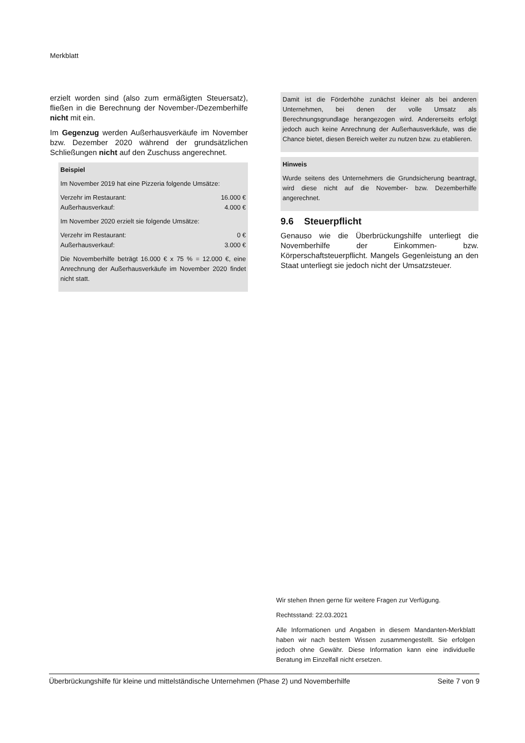Merkblatt
erzielt worden sind (also zum ermäßigten Steuersatz), fließen in die Berechnung der November-/Dezemberhilfe nicht mit ein.
Im Gegenzug werden Außerhausverkäufe im November bzw. Dezember 2020 während der grundsätzlichen Schließungen nicht auf den Zuschuss angerechnet.
Beispiel
Im November 2019 hat eine Pizzeria folgende Umsätze:
Verzehr im Restaurant: 16.000 €
Außerhausverkauf: 4.000 €
Im November 2020 erzielt sie folgende Umsätze:
Verzehr im Restaurant: 0 €
Außerhausverkauf: 3.000 €
Die Novemberhilfe beträgt 16.000 € x 75 % = 12.000 €, eine Anrechnung der Außerhausverkäufe im November 2020 findet nicht statt.
Damit ist die Förderhöhe zunächst kleiner als bei anderen Unternehmen, bei denen der volle Umsatz als Berechnungsgrundlage herangezogen wird. Andererseits erfolgt jedoch auch keine Anrechnung der Außerhausverkäufe, was die Chance bietet, diesen Bereich weiter zu nutzen bzw. zu etablieren.
Hinweis
Wurde seitens des Unternehmers die Grundsicherung beantragt, wird diese nicht auf die November- bzw. Dezemberhilfe angerechnet.
9.6 Steuerpflicht
Genauso wie die Überbrückungshilfe unterliegt die Novemberhilfe der Einkommen- bzw. Körperschaftsteuerpflicht. Mangels Gegenleistung an den Staat unterliegt sie jedoch nicht der Umsatzsteuer.
Wir stehen Ihnen gerne für weitere Fragen zur Verfügung.
Rechtsstand: 22.03.2021
Alle Informationen und Angaben in diesem Mandanten-Merkblatt haben wir nach bestem Wissen zusammengestellt. Sie erfolgen jedoch ohne Gewähr. Diese Information kann eine individuelle Beratung im Einzelfall nicht ersetzen.
Überbrückungshilfe für kleine und mittelständische Unternehmen (Phase 2) und Novemberhilfe Seite 7 von 9